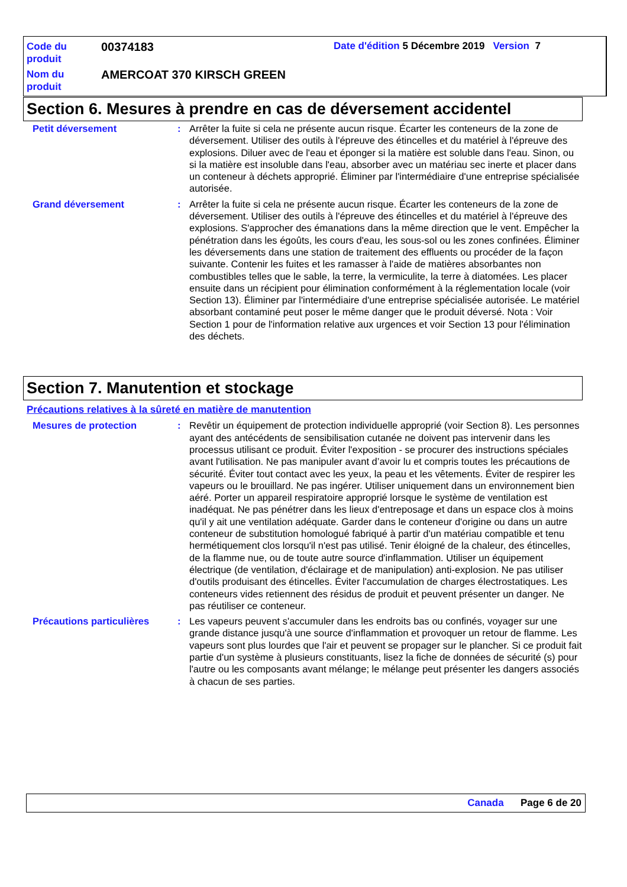Code du produit
00374183
Date d'édition 5 Décembre 2019 Version 7
Nom du produit
AMERCOAT 370 KIRSCH GREEN
Section 6. Mesures à prendre en cas de déversement accidentel
Petit déversement : Arrêter la fuite si cela ne présente aucun risque. Écarter les conteneurs de la zone de déversement. Utiliser des outils à l'épreuve des étincelles et du matériel à l'épreuve des explosions. Diluer avec de l'eau et éponger si la matière est soluble dans l'eau. Sinon, ou si la matière est insoluble dans l'eau, absorber avec un matériau sec inerte et placer dans un conteneur à déchets approprié. Éliminer par l'intermédiaire d'une entreprise spécialisée autorisée.
Grand déversement : Arrêter la fuite si cela ne présente aucun risque. Écarter les conteneurs de la zone de déversement. Utiliser des outils à l'épreuve des étincelles et du matériel à l'épreuve des explosions. S'approcher des émanations dans la même direction que le vent. Empêcher la pénétration dans les égoûts, les cours d'eau, les sous-sol ou les zones confinées. Éliminer les déversements dans une station de traitement des effluents ou procéder de la façon suivante. Contenir les fuites et les ramasser à l'aide de matières absorbantes non combustibles telles que le sable, la terre, la vermiculite, la terre à diatomées. Les placer ensuite dans un récipient pour élimination conformément à la réglementation locale (voir Section 13). Éliminer par l'intermédiaire d'une entreprise spécialisée autorisée. Le matériel absorbant contaminé peut poser le même danger que le produit déversé. Nota : Voir Section 1 pour de l'information relative aux urgences et voir Section 13 pour l'élimination des déchets.
Section 7. Manutention et stockage
Précautions relatives à la sûreté en matière de manutention
Mesures de protection : Revêtir un équipement de protection individuelle approprié (voir Section 8). Les personnes ayant des antécédents de sensibilisation cutanée ne doivent pas intervenir dans les processus utilisant ce produit. Éviter l'exposition - se procurer des instructions spéciales avant l'utilisation. Ne pas manipuler avant d’avoir lu et compris toutes les précautions de sécurité. Éviter tout contact avec les yeux, la peau et les vêtements. Éviter de respirer les vapeurs ou le brouillard. Ne pas ingérer. Utiliser uniquement dans un environnement bien aéré. Porter un appareil respiratoire approprié lorsque le système de ventilation est inadéquat. Ne pas pénétrer dans les lieux d'entreposage et dans un espace clos à moins qu'il y ait une ventilation adéquate. Garder dans le conteneur d'origine ou dans un autre conteneur de substitution homologué fabriqué à partir d'un matériau compatible et tenu hermétiquement clos lorsqu'il n'est pas utilisé. Tenir éloigné de la chaleur, des étincelles, de la flamme nue, ou de toute autre source d'inflammation. Utiliser un équipement électrique (de ventilation, d'éclairage et de manipulation) anti-explosion. Ne pas utiliser d'outils produisant des étincelles. Éviter l'accumulation de charges électrostatiques. Les conteneurs vides retiennent des résidus de produit et peuvent présenter un danger. Ne pas réutiliser ce conteneur.
Précautions particulières
: Les vapeurs peuvent s'accumuler dans les endroits bas ou confinés, voyager sur une grande distance jusqu'à une source d'inflammation et provoquer un retour de flamme. Les vapeurs sont plus lourdes que l'air et peuvent se propager sur le plancher. Si ce produit fait partie d'un système à plusieurs constituants, lisez la fiche de données de sécurité (s) pour l'autre ou les composants avant mélange; le mélange peut présenter les dangers associés à chacun de ses parties.
Canada Page 6 de 20